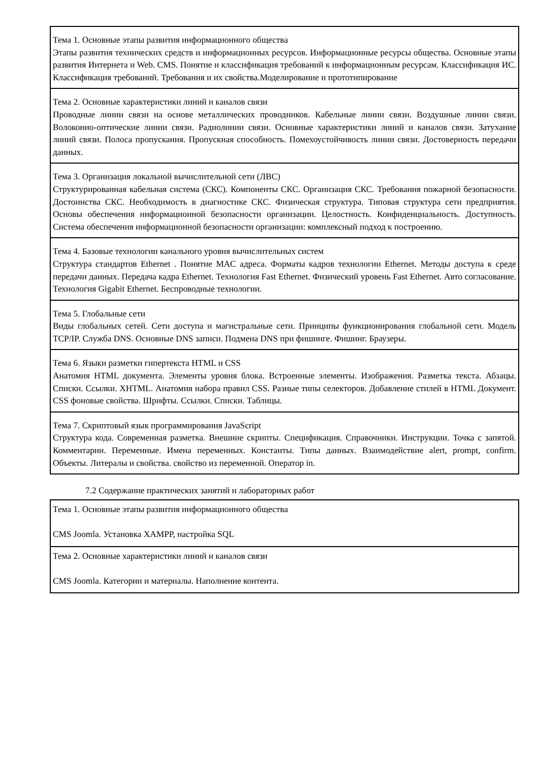| Тема 1. Основные этапы развития информационного общества Этапы развития технических средств и информационных ресурсов. Информационные ресурсы общества. Основные этапы развития Интернета и Web. CMS. Понятие и классификация требований к информационным ресурсам. Классификация ИС. Классификация требований. Требования и их свойства.Моделирование и прототипирование |
| Тема 2. Основные характеристики линий и каналов связи Проводные линии связи на основе металлических проводников. Кабельные линии связи. Воздушные линии связи. Волоконно-оптические линии связи. Радиолинии связи. Основные характеристики линий и каналов связи. Затухание линий связи. Полоса пропускания. Пропускная способность. Помехоустойчивость линии связи. Достоверность передачи данных. |
| Тема 3. Организация локальной вычислительной сети (ЛВС) Структурированная кабельная система (СКС). Компоненты СКС. Организация СКС. Требования пожарной безопасности. Достоинства СКС. Необходимость в диагностике СКС. Физическая структура. Типовая структура сети предприятия. Основы обеспечения информационной безопасности организации. Целостность. Конфиденциальность. Доступность. Система обеспечения информационной безопасности организации: комплексный подход к построению. |
| Тема 4. Базовые технологии канального уровня вычислительных систем Структура стандартов Ethernet . Понятие MAC адреса. Форматы кадров технологии Ethernet. Методы доступа к среде передачи данных. Передача кадра Ethernet. Технология Fast Ethernet. Физический уровень Fast Ethernet. Авто согласование. Технология Gigabit Ethernet. Беспроводные технологии. |
| Тема 5. Глобальные сети Виды глобальных сетей. Сети доступа и магистральные сети. Принципы функционирования глобальной сети. Модель TCP/IP. Служба DNS. Основные DNS записи. Подмена DNS при фишинге. Фишинг. Браузеры. |
| Тема 6. Языки разметки гипертекста HTML и CSS Анатомия HTML документа. Элементы уровня блока. Встроенные элементы. Изображения. Разметка текста. Абзацы. Списки. Ссылки. XHTML. Анатомия набора правил CSS. Разные типы селекторов. Добавление стилей в HTML Документ. CSS фоновые свойства. Шрифты. Ссылки. Списки. Таблицы. |
| Тема 7. Скриптовый язык программирования JavaScript Структура кода. Современная разметка. Внешние скрипты. Спецификация. Справочники. Инструкции. Точка с запятой. Комментарии. Переменные. Имена переменных. Константы. Типы данных. Взаимодействие alert, prompt, confirm. Объекты. Литералы и свойства. свойство из переменной. Оператор in. |
7.2 Содержание практических занятий и лабораторных работ
| Тема 1. Основные этапы развития информационного общества CMS Joomla. Установка XAMPP, настройка SQL |
| Тема 2. Основные характеристики линий и каналов связи CMS Joomla. Категории и материалы. Наполнение контента. |